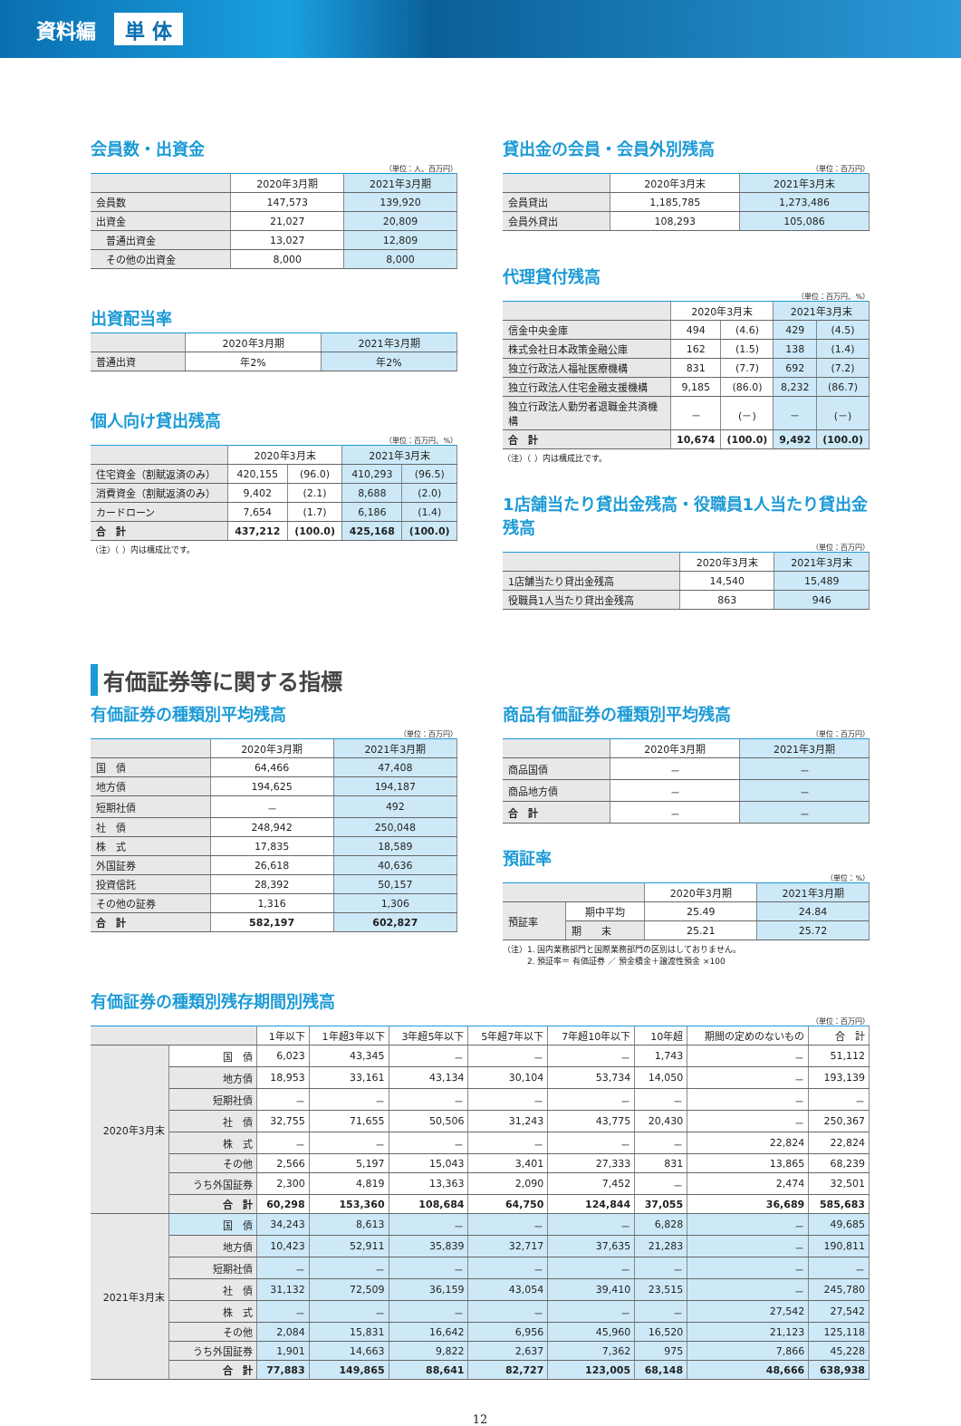資料編 単 体
会員数・出資金
（単位：人、百万円）
| | 2020年3月期 | 2021年3月期 |
| --- | --- | --- |
| 会員数 | 147,573 | 139,920 |
| 出資金 | 21,027 | 20,809 |
| 普通出資金 | 13,027 | 12,809 |
| その他の出資金 | 8,000 | 8,000 |
出資配当率
| | 2020年3月期 | 2021年3月期 |
| --- | --- | --- |
| 普通出資 | 年2% | 年2% |
個人向け貸出残高
（単位：百万円、%）
| | 2020年3月末 | | 2021年3月末 | |
| --- | --- | --- | --- | --- |
| 住宅資金（割賦返済のみ） | 420,155 | (96.0) | 410,293 | (96.5) |
| 消費資金（割賦返済のみ） | 9,402 | (2.1) | 8,688 | (2.0) |
| カードローン | 7,654 | (1.7) | 6,186 | (1.4) |
| 合 計 | 437,212 | (100.0) | 425,168 | (100.0) |
（注）（ ）内は構成比です。
貸出金の会員・会員外別残高
（単位：百万円）
| | 2020年3月末 | 2021年3月末 |
| --- | --- | --- |
| 会員貸出 | 1,185,785 | 1,273,486 |
| 会員外貸出 | 108,293 | 105,086 |
代理貸付残高
（単位：百万円、%）
| | 2020年3月末 | | 2021年3月末 | |
| --- | --- | --- | --- | --- |
| 信金中央金庫 | 494 | (4.6) | 429 | (4.5) |
| 株式会社日本政策金融公庫 | 162 | (1.5) | 138 | (1.4) |
| 独立行政法人福祉医療機構 | 831 | (7.7) | 692 | (7.2) |
| 独立行政法人住宅金融支援機構 | 9,185 | (86.0) | 8,232 | (86.7) |
| 独立行政法人勤労者退職金共済機構 | － | (－) | － | (－) |
| 合 計 | 10,674 | (100.0) | 9,492 | (100.0) |
（注）（ ）内は構成比です。
1店舗当たり貸出金残高・役職員1人当たり貸出金残高
（単位：百万円）
| | 2020年3月末 | 2021年3月末 |
| --- | --- | --- |
| 1店舗当たり貸出金残高 | 14,540 | 15,489 |
| 役職員1人当たり貸出金残高 | 863 | 946 |
有価証券等に関する指標
有価証券の種類別平均残高
（単位：百万円）
| | 2020年3月期 | 2021年3月期 |
| --- | --- | --- |
| 国 債 | 64,466 | 47,408 |
| 地方債 | 194,625 | 194,187 |
| 短期社債 | － | 492 |
| 社 債 | 248,942 | 250,048 |
| 株 式 | 17,835 | 18,589 |
| 外国証券 | 26,618 | 40,636 |
| 投資信託 | 28,392 | 50,157 |
| その他の証券 | 1,316 | 1,306 |
| 合 計 | 582,197 | 602,827 |
商品有価証券の種類別平均残高
（単位：百万円）
| | 2020年3月期 | 2021年3月期 |
| --- | --- | --- |
| 商品国債 | － | － |
| 商品地方債 | － | － |
| 合 計 | － | － |
預証率
（単位：%）
| | | 2020年3月期 | 2021年3月期 |
| --- | --- | --- | --- |
| 預証率 | 期中平均 | 25.49 | 24.84 |
| | 期 末 | 25.21 | 25.72 |
（注）1. 国内業務部門と国際業務部門の区別はしておりません。
　　　2. 預証率＝ 有価証券 ／ 預金積金＋譲渡性預金 ×100
有価証券の種類別残存期間別残高
（単位：百万円）
| | | 1年以下 | 1年超3年以下 | 3年超5年以下 | 5年超7年以下 | 7年超10年以下 | 10年超 | 期間の定めのないもの | 合 計 |
| --- | --- | --- | --- | --- | --- | --- | --- | --- | --- |
| 2020年3月末 | 国 債 | 6,023 | 43,345 | － | － | － | 1,743 | － | 51,112 |
| | 地方債 | 18,953 | 33,161 | 43,134 | 30,104 | 53,734 | 14,050 | － | 193,139 |
| | 短期社債 | － | － | － | － | － | － | － | － |
| | 社 債 | 32,755 | 71,655 | 50,506 | 31,243 | 43,775 | 20,430 | － | 250,367 |
| | 株 式 | － | － | － | － | － | － | 22,824 | 22,824 |
| | その他 | 2,566 | 5,197 | 15,043 | 3,401 | 27,333 | 831 | 13,865 | 68,239 |
| | うち外国証券 | 2,300 | 4,819 | 13,363 | 2,090 | 7,452 | － | 2,474 | 32,501 |
| | 合 計 | 60,298 | 153,360 | 108,684 | 64,750 | 124,844 | 37,055 | 36,689 | 585,683 |
| 2021年3月末 | 国 債 | 34,243 | 8,613 | － | － | － | 6,828 | － | 49,685 |
| | 地方債 | 10,423 | 52,911 | 35,839 | 32,717 | 37,635 | 21,283 | － | 190,811 |
| | 短期社債 | － | － | － | － | － | － | － | － |
| | 社 債 | 31,132 | 72,509 | 36,159 | 43,054 | 39,410 | 23,515 | － | 245,780 |
| | 株 式 | － | － | － | － | － | － | 27,542 | 27,542 |
| | その他 | 2,084 | 15,831 | 16,642 | 6,956 | 45,960 | 16,520 | 21,123 | 125,118 |
| | うち外国証券 | 1,901 | 14,663 | 9,822 | 2,637 | 7,362 | 975 | 7,866 | 45,228 |
| | 合 計 | 77,883 | 149,865 | 88,641 | 82,727 | 123,005 | 68,148 | 48,666 | 638,938 |
12